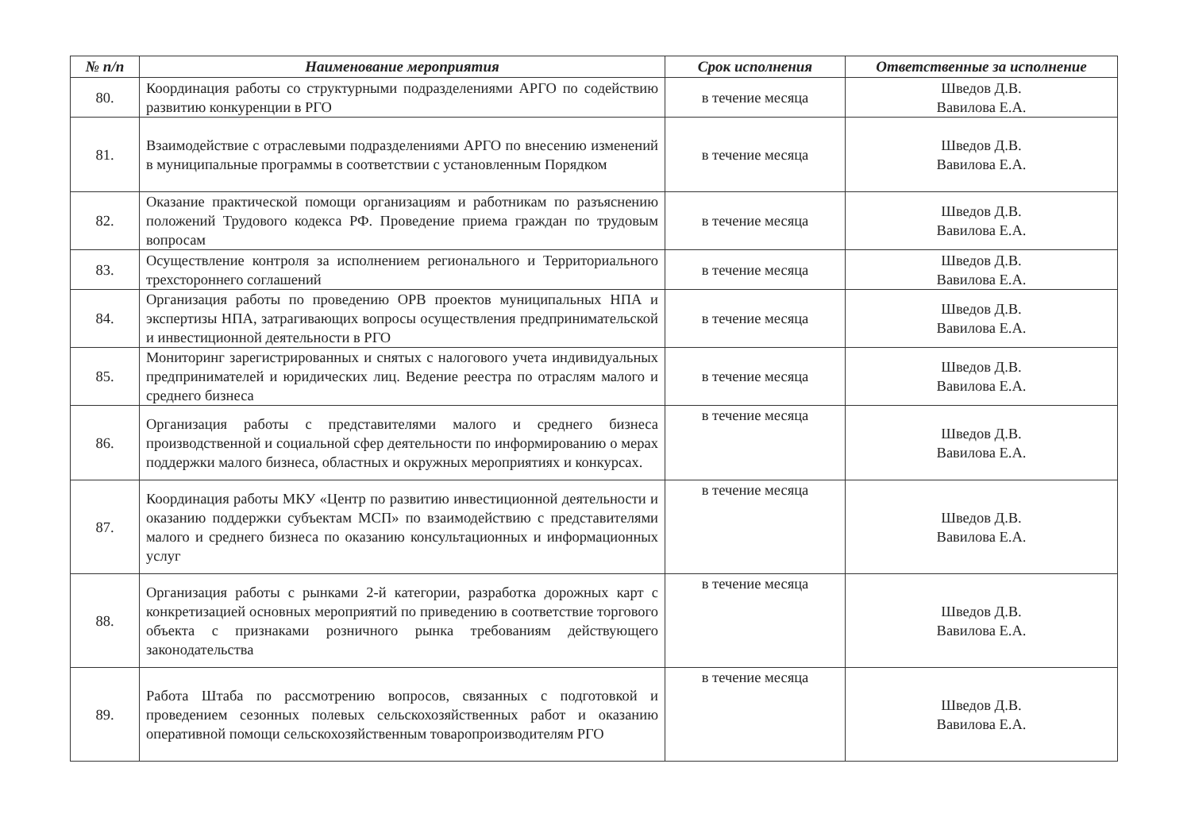| № п/п | Наименование мероприятия | Срок исполнения | Ответственные за исполнение |
| --- | --- | --- | --- |
| 80. | Координация работы со структурными подразделениями АРГО по содействию развитию конкуренции в РГО | в течение месяца | Шведов Д.В. Вавилова Е.А. |
| 81. | Взаимодействие с отраслевыми подразделениями АРГО по внесению изменений в муниципальные программы в соответствии с установленным Порядком | в течение месяца | Шведов Д.В. Вавилова Е.А. |
| 82. | Оказание практической помощи организациям и работникам по разъяснению положений Трудового кодекса РФ. Проведение приема граждан по трудовым вопросам | в течение месяца | Шведов Д.В. Вавилова Е.А. |
| 83. | Осуществление контроля за исполнением регионального и Территориального трехстороннего соглашений | в течение месяца | Шведов Д.В. Вавилова Е.А. |
| 84. | Организация работы по проведению ОРВ проектов муниципальных НПА и экспертизы НПА, затрагивающих вопросы осуществления предпринимательской и инвестиционной деятельности в РГО | в течение месяца | Шведов Д.В. Вавилова Е.А. |
| 85. | Мониторинг зарегистрированных и снятых с налогового учета индивидуальных предпринимателей и юридических лиц. Ведение реестра по отраслям малого и среднего бизнеса | в течение месяца | Шведов Д.В. Вавилова Е.А. |
| 86. | Организация работы с представителями малого и среднего бизнеса производственной и социальной сфер деятельности по информированию о мерах поддержки малого бизнеса, областных и окружных мероприятиях и конкурсах. | в течение месяца | Шведов Д.В. Вавилова Е.А. |
| 87. | Координация работы МКУ «Центр по развитию инвестиционной деятельности и оказанию поддержки субъектам МСП» по взаимодействию с представителями малого и среднего бизнеса по оказанию консультационных и информационных услуг | в течение месяца | Шведов Д.В. Вавилова Е.А. |
| 88. | Организация работы с рынками 2-й категории, разработка дорожных карт с конкретизацией основных мероприятий по приведению в соответствие торгового объекта с признаками розничного рынка требованиям действующего законодательства | в течение месяца | Шведов Д.В. Вавилова Е.А. |
| 89. | Работа Штаба по рассмотрению вопросов, связанных с подготовкой и проведением сезонных полевых сельскохозяйственных работ и оказанию оперативной помощи сельскохозяйственным товаропроизводителям РГО | в течение месяца | Шведов Д.В. Вавилова Е.А. |